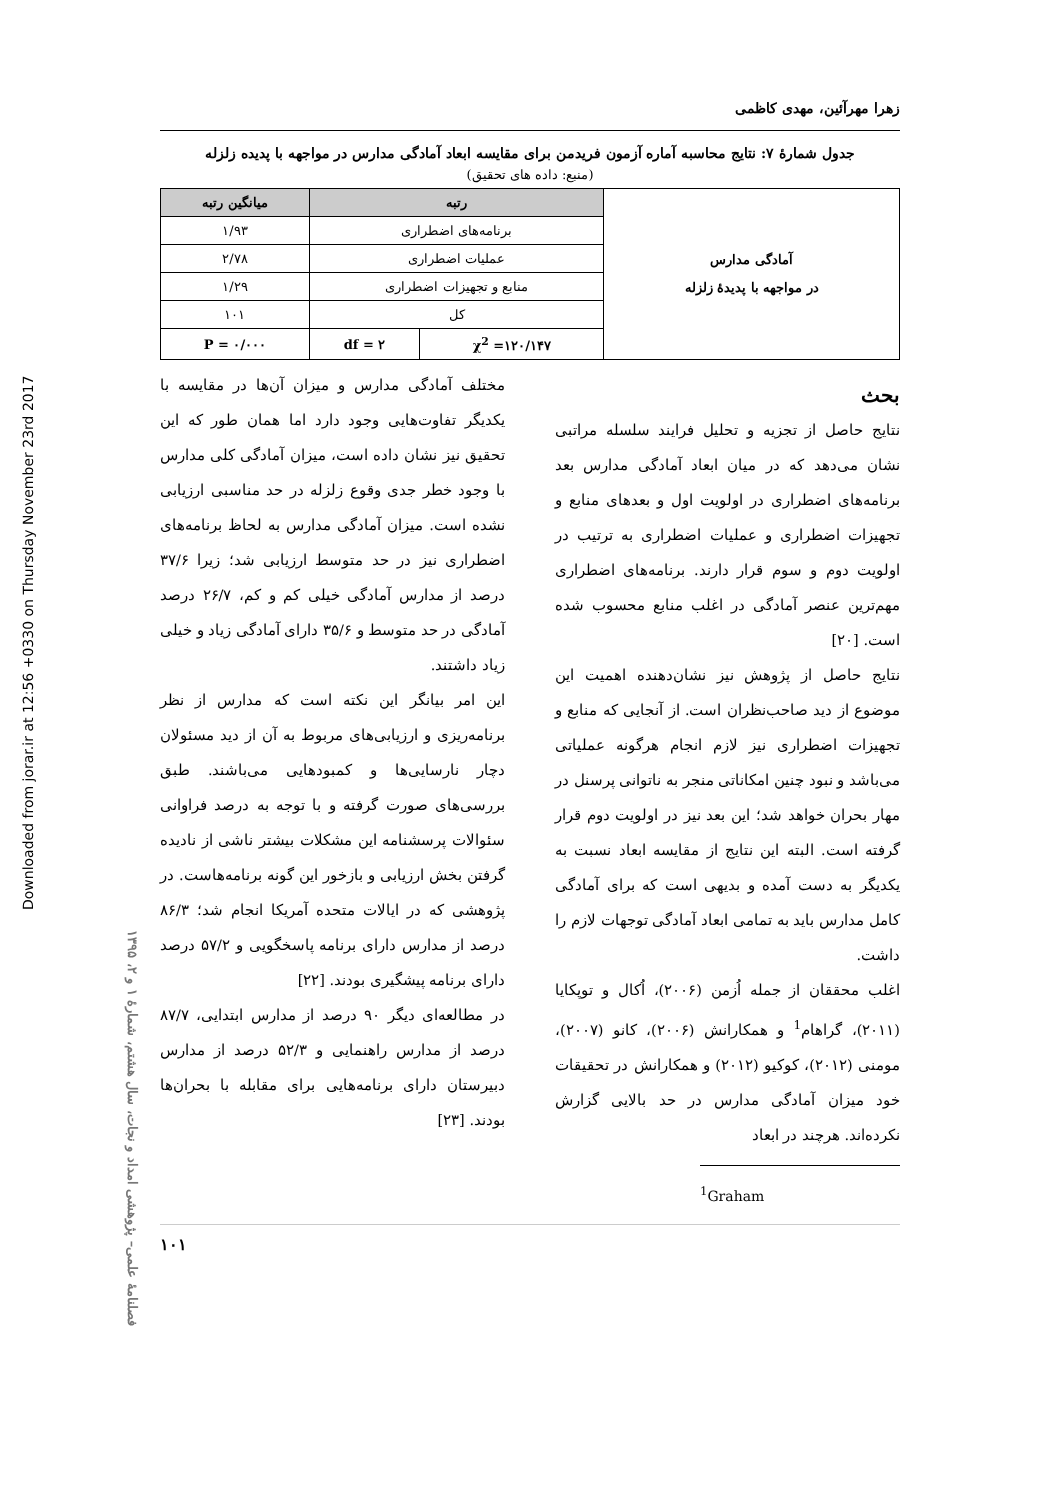Downloaded from jorar.ir at 12:56 +0330 on Thursday November 23rd 2017
فصلنامهٔ علمی– پژوهشی امداد و نجات، سال هشتم، شمارهٔ ۱ و ۲، ۱۳۹۵
زهرا مهرآئین، مهدی کاظمی
جدول شمارهٔ ۷: نتایج محاسبه آماره آزمون فریدمن برای مقایسه ابعاد آمادگی مدارس در مواجهه با پدیده زلزله
(منبع: داده های تحقیق)
| آمادگی مدارس در مواجهه با پدیدهٔ زلزله | رتبه | | میانگین رتبه |
| | برنامه‌های اضطراری | | ۱/۹۳ |
| | عملیات اضطراری | | ۲/۷۸ |
| | منابع و تجهیزات اضطراری | | ۱/۲۹ |
| | کل | | ۱۰۱ |
| | χ<sup>2</sup> =۱۲۰/۱۴۷ | df = ۲ | P = ۰/۰۰۰ |
بحث
نتایج حاصل از تجزیه و تحلیل فرایند سلسله مراتبی نشان می‌دهد که در میان ابعاد آمادگی مدارس بعد برنامه‌های اضطراری در اولویت اول و بعدهای منابع و تجهیزات اضطراری و عملیات اضطراری به ترتیب در اولویت دوم و سوم قرار دارند. برنامه‌های اضطراری مهم‌ترین عنصر آمادگی در اغلب منابع محسوب شده است. [۲۰]
نتایج حاصل از پژوهش نیز نشان‌دهنده اهمیت این موضوع از دید صاحب‌نظران است. از آنجایی که منابع و تجهیزات اضطراری نیز لازم انجام هرگونه عملیاتی می‌باشد و نبود چنین امکاناتی منجر به ناتوانی پرسنل در مهار بحران خواهد شد؛ این بعد نیز در اولویت دوم قرار گرفته است. البته این نتایج از مقایسه ابعاد نسبت به یکدیگر به دست آمده و بدیهی است که برای آمادگی کامل مدارس باید به تمامی ابعاد آمادگی توجهات لازم را داشت.
اغلب محققان از جمله اُزمن (۲۰۰۶)، اُکال و توپکایا (۲۰۱۱)، گراهام<sup>1</sup> و همکارانش (۲۰۰۶)، کانو (۲۰۰۷)، مومنی (۲۰۱۲)، کوکیو (۲۰۱۲) و همکارانش در تحقیقات خود میزان آمادگی مدارس در حد بالایی گزارش نکرده‌اند. هرچند در ابعاد
<sup>1</sup> Graham
مختلف آمادگی مدارس و میزان آن‌ها در مقایسه با یکدیگر تفاوت‌هایی وجود دارد اما همان طور که این تحقیق نیز نشان داده است، میزان آمادگی کلی مدارس با وجود خطر جدی وقوع زلزله در حد مناسبی ارزیابی نشده است. میزان آمادگی مدارس به لحاظ برنامه‌های اضطراری نیز در حد متوسط ارزیابی شد؛ زیرا ۳۷/۶ درصد از مدارس آمادگی خیلی کم و کم، ۲۶/۷ درصد آمادگی در حد متوسط و ۳۵/۶ دارای آمادگی زیاد و خیلی زیاد داشتند.
این امر بیانگر این نکته است که مدارس از نظر برنامه‌ریزی و ارزیابی‌های مربوط به آن از دید مسئولان دچار نارسایی‌ها و کمبودهایی می‌باشند. طبق بررسی‌های صورت گرفته و با توجه به درصد فراوانی سئوالات پرسشنامه این مشکلات بیشتر ناشی از نادیده گرفتن بخش ارزیابی و بازخور این گونه برنامه‌هاست. در پژوهشی که در ایالات متحده آمریکا انجام شد؛ ۸۶/۳ درصد از مدارس دارای برنامه پاسخگویی و ۵۷/۲ درصد دارای برنامه پیشگیری بودند. [۲۲]
در مطالعه‌ای دیگر ۹۰ درصد از مدارس ابتدایی، ۸۷/۷ درصد از مدارس راهنمایی و ۵۲/۳ درصد از مدارس دبیرستان دارای برنامه‌هایی برای مقابله با بحران‌ها بودند. [۲۳]
۱۰۱